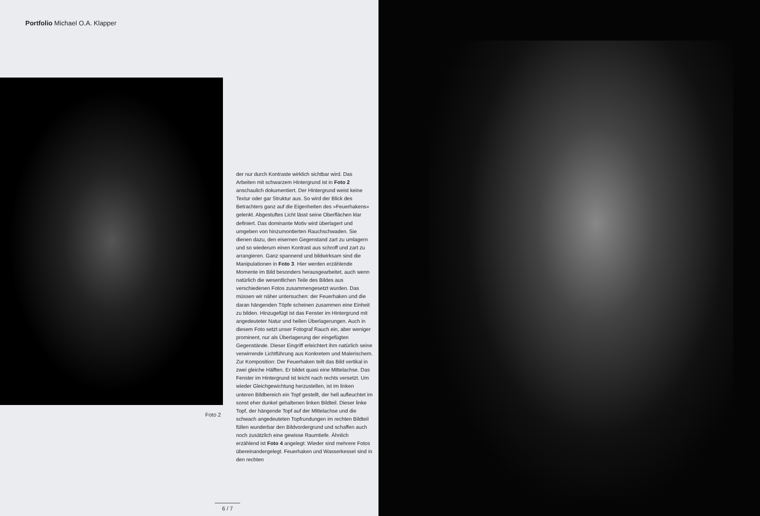Portfolio Michael O.A. Klapper
Foto 2
der nur durch Kontraste wirklich sichtbar wird. Das Arbeiten mit schwarzem Hintergrund ist in Foto 2 anschaulich dokumentiert. Der Hintergrund weist keine Textur oder gar Struktur aus. So wird der Blick des Betrachters ganz auf die Eigenheiten des »Feuerhakens« gelenkt. Abgestuftes Licht lässt seine Oberflächen klar definiert. Das dominante Motiv wird überlagert und umgeben von hinzumontierten Rauchschwaden. Sie dienen dazu, den eisernen Gegenstand zart zu umlagern und so wiederum einen Kontrast aus schroff und zart zu arrangieren. Ganz spannend und bildwirksam sind die Manipulationen in Foto 3. Hier werden erzählende Momente im Bild besonders herausgearbeitet, auch wenn natürlich die wesentlichen Teile des Bildes aus verschiedenen Fotos zusammengesetzt wurden. Das müssen wir näher untersuchen: der Feuerhaken und die daran hängenden Töpfe scheinen zusammen eine Einheit zu bilden. Hinzugefügt ist das Fenster im Hintergrund mit angedeuteter Natur und hellen Überlagerungen. Auch in diesem Foto setzt unser Fotograf Rauch ein, aber weniger prominent, nur als Überlagerung der eingefügten Gegenstände. Dieser Eingriff erleichtert ihm natürlich seine verwirrende Lichtführung aus Konkretem und Malerischem. Zur Komposition: Der Feuerhaken teilt das Bild vertikal in zwei gleiche Hälften. Er bildet quasi eine Mittelachse. Das Fenster im Hintergrund ist leicht nach rechts versetzt. Um wieder Gleichgewichtung herzustellen, ist im linken unteren Bildbereich ein Topf gestellt, der hell aufleuchtet im sonst eher dunkel gehaltenen linken Bildteil. Dieser linke Topf, der hängende Topf auf der Mittelachse und die schwach angedeuteten Topfrundungen im rechten Bildteil füllen wunderbar den Bildvordergrund und schaffen auch noch zusätzlich eine gewisse Raumtiefe. Ähnlich erzählend ist Foto 4 angelegt: Wieder sind mehrere Fotos übereinandergelegt. Feuerhaken und Wasserkessel sind in den rechten
6 / 7